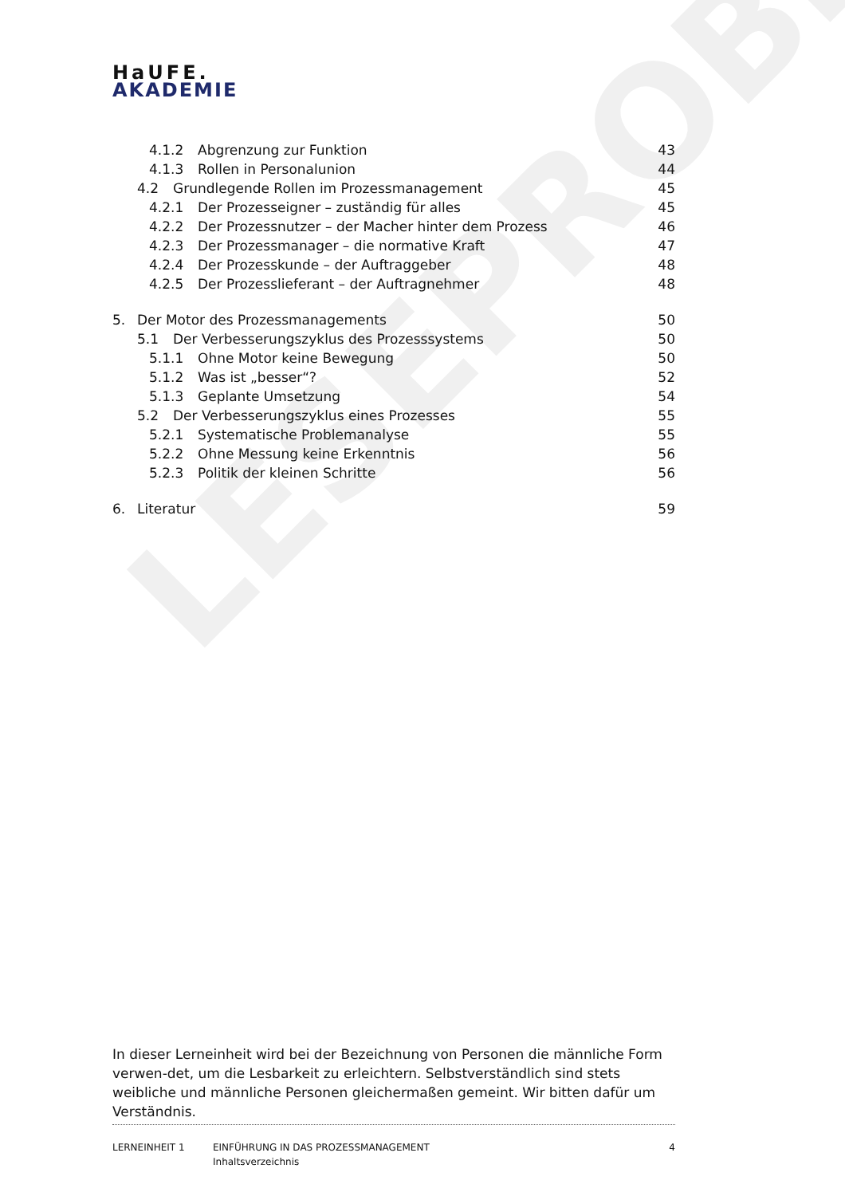HaUFE.
AKADEMIE
LESEPROBE
4.1.2 Abgrenzung zur Funktion 43
4.1.3 Rollen in Personalunion 44
4.2 Grundlegende Rollen im Prozessmanagement 45
4.2.1 Der Prozesseigner – zuständig für alles 45
4.2.2 Der Prozessnutzer – der Macher hinter dem Prozess 46
4.2.3 Der Prozessmanager – die normative Kraft 47
4.2.4 Der Prozesskunde – der Auftraggeber 48
4.2.5 Der Prozesslieferant – der Auftragnehmer 48
5. Der Motor des Prozessmanagements 50
5.1 Der Verbesserungszyklus des Prozesssystems 50
5.1.1 Ohne Motor keine Bewegung 50
5.1.2 Was ist „besser“? 52
5.1.3 Geplante Umsetzung 54
5.2 Der Verbesserungszyklus eines Prozesses 55
5.2.1 Systematische Problemanalyse 55
5.2.2 Ohne Messung keine Erkenntnis 56
5.2.3 Politik der kleinen Schritte 56
6. Literatur 59
In dieser Lerneinheit wird bei der Bezeichnung von Personen die männliche Form verwen-det, um die Lesbarkeit zu erleichtern. Selbstverständlich sind stets weibliche und männliche Personen gleichermaßen gemeint. Wir bitten dafür um Verständnis.
LERNEINHEIT 1 EINFÜHRUNG IN DAS PROZESSMANAGEMENT
Inhaltsverzeichnis
4